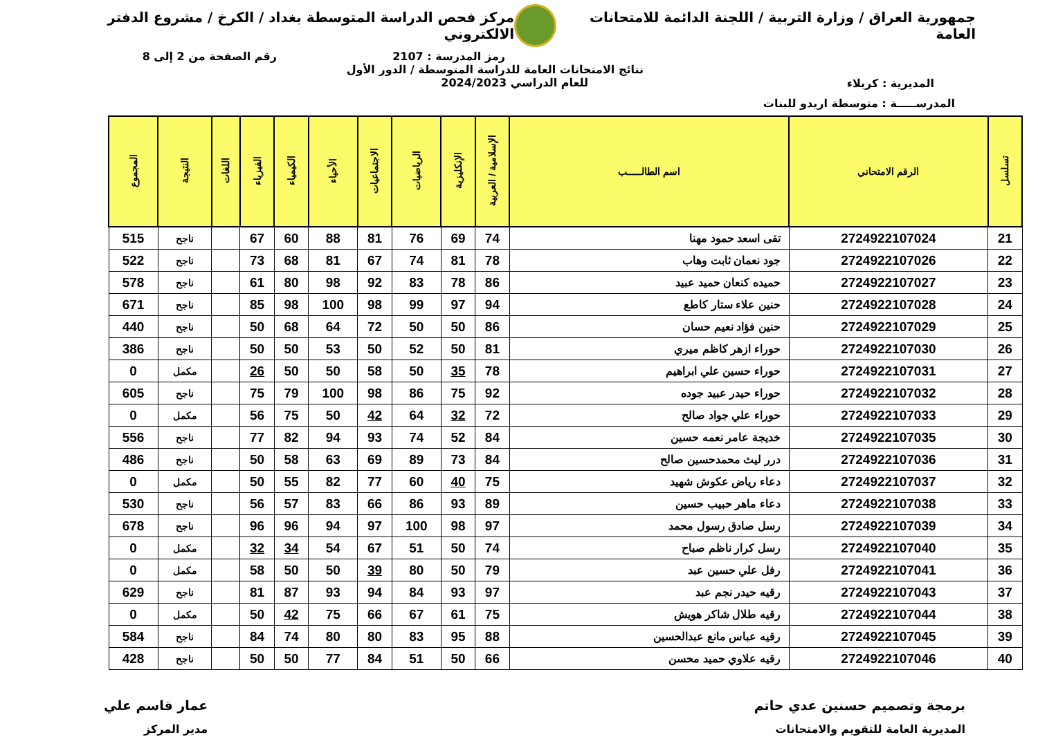جمهورية العراق / وزارة التربية / اللجنة الدائمة للامتحانات العامة
مركز فحص الدراسة المتوسطة بغداد / الكرخ / مشروع الدفتر الالكتروني
رمز المدرسة : 2107 رقم الصفحة من 2 إلى 8
المديرية : كربلاء
نتائج الامتحانات العامة للدراسة المتوسطة / الدور الأول
للعام الدراسي 2024/2023
المدرســـــة : متوسطة اريدو للبنات
| تسلسل | الرقم الامتحاني | اسم الطالـــــب | الإسلامية / العربية | الإنكليزية | الرياضيات | الاجتماعيات | الأحياء | الكيمياء | الفيزياء | اللغات | النتيجة | المجموع |
| --- | --- | --- | --- | --- | --- | --- | --- | --- | --- | --- | --- | --- |
| 21 | 2724922107024 | تقى اسعد حمود مهنا | 74 | 69 | 76 | 81 | 88 | 60 | 67 | | ناجح | 515 |
| 22 | 2724922107026 | جود نعمان ثابت وهاب | 78 | 81 | 74 | 67 | 81 | 68 | 73 | | ناجح | 522 |
| 23 | 2724922107027 | حميده كنعان حميد عبيد | 86 | 78 | 83 | 92 | 98 | 80 | 61 | | ناجح | 578 |
| 24 | 2724922107028 | حنين علاء ستار كاطع | 94 | 97 | 99 | 98 | 100 | 98 | 85 | | ناجح | 671 |
| 25 | 2724922107029 | حنين فؤاد نعيم حسان | 86 | 50 | 50 | 72 | 64 | 68 | 50 | | ناجح | 440 |
| 26 | 2724922107030 | حوراء ازهر كاظم ميري | 81 | 50 | 52 | 50 | 53 | 50 | 50 | | ناجح | 386 |
| 27 | 2724922107031 | حوراء حسين علي ابراهيم | 78 | 35 | 50 | 58 | 50 | 50 | 26 | | مكمل | 0 |
| 28 | 2724922107032 | حوراء حيدر عبيد جوده | 92 | 75 | 86 | 98 | 100 | 79 | 75 | | ناجح | 605 |
| 29 | 2724922107033 | حوراء علي جواد صالح | 72 | 32 | 64 | 42 | 50 | 75 | 56 | | مكمل | 0 |
| 30 | 2724922107035 | خديجة عامر نعمه حسين | 84 | 52 | 74 | 93 | 94 | 82 | 77 | | ناجح | 556 |
| 31 | 2724922107036 | درر ليث محمدحسين صالح | 84 | 73 | 89 | 69 | 63 | 58 | 50 | | ناجح | 486 |
| 32 | 2724922107037 | دعاء رياض عكوش شهيد | 75 | 40 | 60 | 77 | 82 | 55 | 50 | | مكمل | 0 |
| 33 | 2724922107038 | دعاء ماهر حبيب حسين | 89 | 93 | 86 | 66 | 83 | 57 | 56 | | ناجح | 530 |
| 34 | 2724922107039 | رسل صادق رسول محمد | 97 | 98 | 100 | 97 | 94 | 96 | 96 | | ناجح | 678 |
| 35 | 2724922107040 | رسل كرار ناظم صباح | 74 | 50 | 51 | 67 | 54 | 34 | 32 | | مكمل | 0 |
| 36 | 2724922107041 | رفل علي حسين عبد | 79 | 50 | 80 | 39 | 50 | 50 | 58 | | مكمل | 0 |
| 37 | 2724922107043 | رقيه حيدر نجم عبد | 97 | 93 | 84 | 94 | 93 | 87 | 81 | | ناجح | 629 |
| 38 | 2724922107044 | رقيه طلال شاكر هويش | 75 | 61 | 67 | 66 | 75 | 42 | 50 | | مكمل | 0 |
| 39 | 2724922107045 | رقيه عباس مانع عبدالحسين | 88 | 95 | 83 | 80 | 80 | 74 | 84 | | ناجح | 584 |
| 40 | 2724922107046 | رقيه علاوي حميد محسن | 66 | 50 | 51 | 84 | 77 | 50 | 50 | | ناجح | 428 |
برمجة وتصميم حسنين عدي حاتم
المديرية العامة للتقويم والامتحانات
عمار قاسم علي
مدير المركز